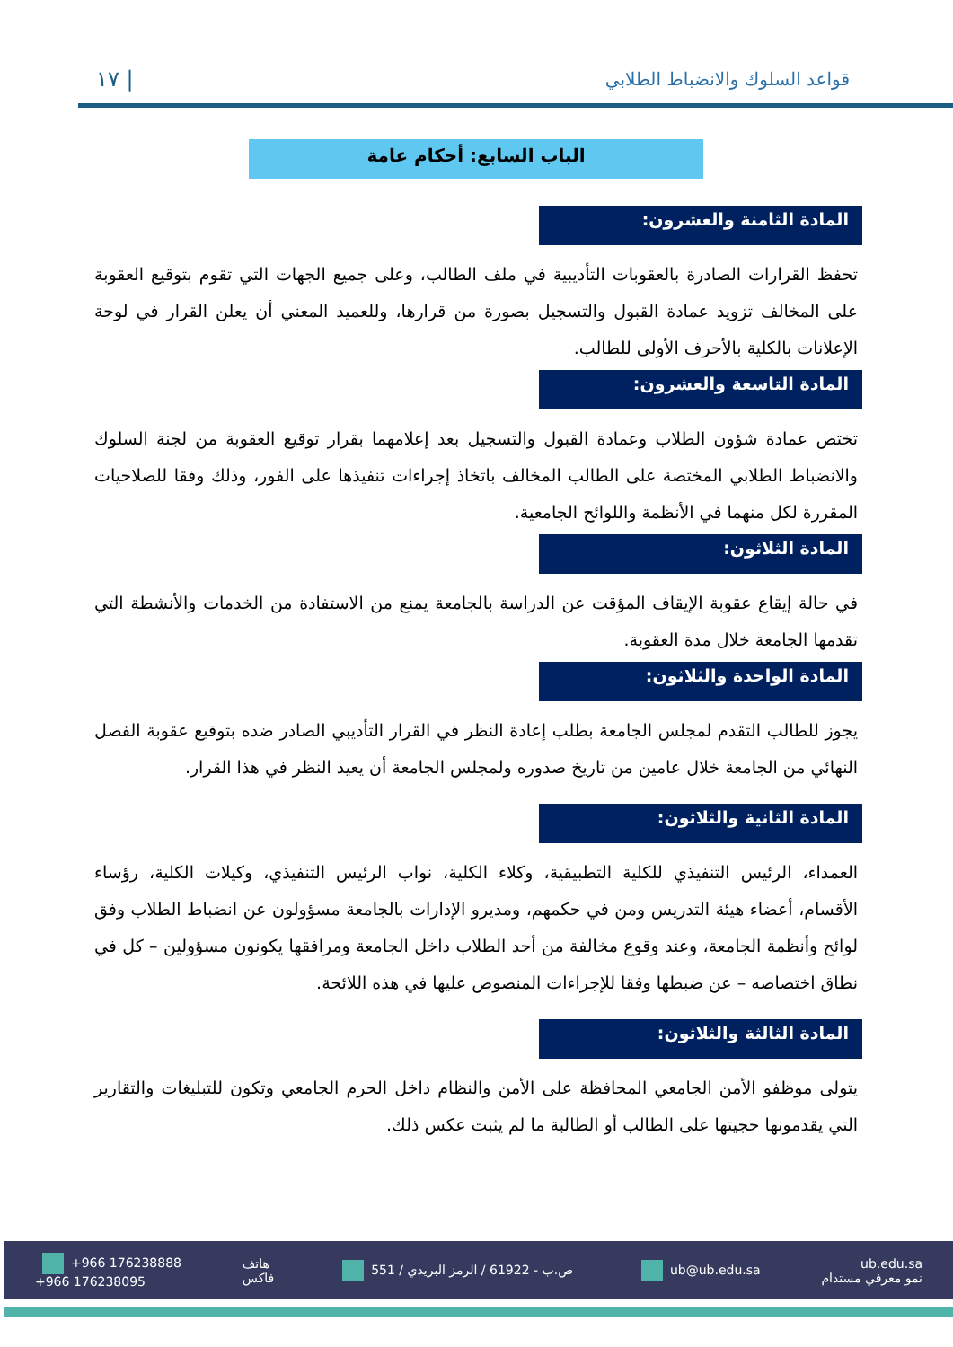١٧ | قواعد السلوك والانضباط الطلابي
الباب السابع: أحكام عامة
المادة الثامنة والعشرون:
تحفظ القرارات الصادرة بالعقوبات التأديبية في ملف الطالب، وعلى جميع الجهات التي تقوم بتوقيع العقوبة على المخالف تزويد عمادة القبول والتسجيل بصورة من قرارها، وللعميد المعني أن يعلن القرار في لوحة الإعلانات بالكلية بالأحرف الأولى للطالب.
المادة التاسعة والعشرون:
تختص عمادة شؤون الطلاب وعمادة القبول والتسجيل بعد إعلامهما بقرار توقيع العقوبة من لجنة السلوك والانضباط الطلابي المختصة على الطالب المخالف باتخاذ إجراءات تنفيذها على الفور، وذلك وفقا للصلاحيات المقررة لكل منهما في الأنظمة واللوائح الجامعية.
المادة الثلاثون:
في حالة إيقاع عقوبة الإيقاف المؤقت عن الدراسة بالجامعة يمنع من الاستفادة من الخدمات والأنشطة التي تقدمها الجامعة خلال مدة العقوبة.
المادة الواحدة والثلاثون:
يجوز للطالب التقدم لمجلس الجامعة بطلب إعادة النظر في القرار التأديبي الصادر ضده بتوقيع عقوبة الفصل النهائي من الجامعة خلال عامين من تاريخ صدوره ولمجلس الجامعة أن يعيد النظر في هذا القرار.
المادة الثانية والثلاثون:
العمداء، الرئيس التنفيذي للكلية التطبيقية، وكلاء الكلية، نواب الرئيس التنفيذي، وكيلات الكلية، رؤساء الأقسام، أعضاء هيئة التدريس ومن في حكمهم، ومديرو الإدارات بالجامعة مسؤولون عن انضباط الطلاب وفق لوائح وأنظمة الجامعة، وعند وقوع مخالفة من أحد الطلاب داخل الجامعة ومرافقها يكونون مسؤولين – كل في نطاق اختصاصه – عن ضبطها وفقا للإجراءات المنصوص عليها في هذه اللائحة.
المادة الثالثة والثلاثون:
يتولى موظفو الأمن الجامعي المحافظة على الأمن والنظام داخل الحرم الجامعي وتكون للتبليغات والتقارير التي يقدمونها حجيتها على الطالب أو الطالبة ما لم يثبت عكس ذلك.
+966 176238888
+966 176238095 هاتف
فاكس 551 / ص.ب - 61922 / الرمز البريدي ub@ub.edu.sa ub.edu.sa
نمو معرفي مستدام